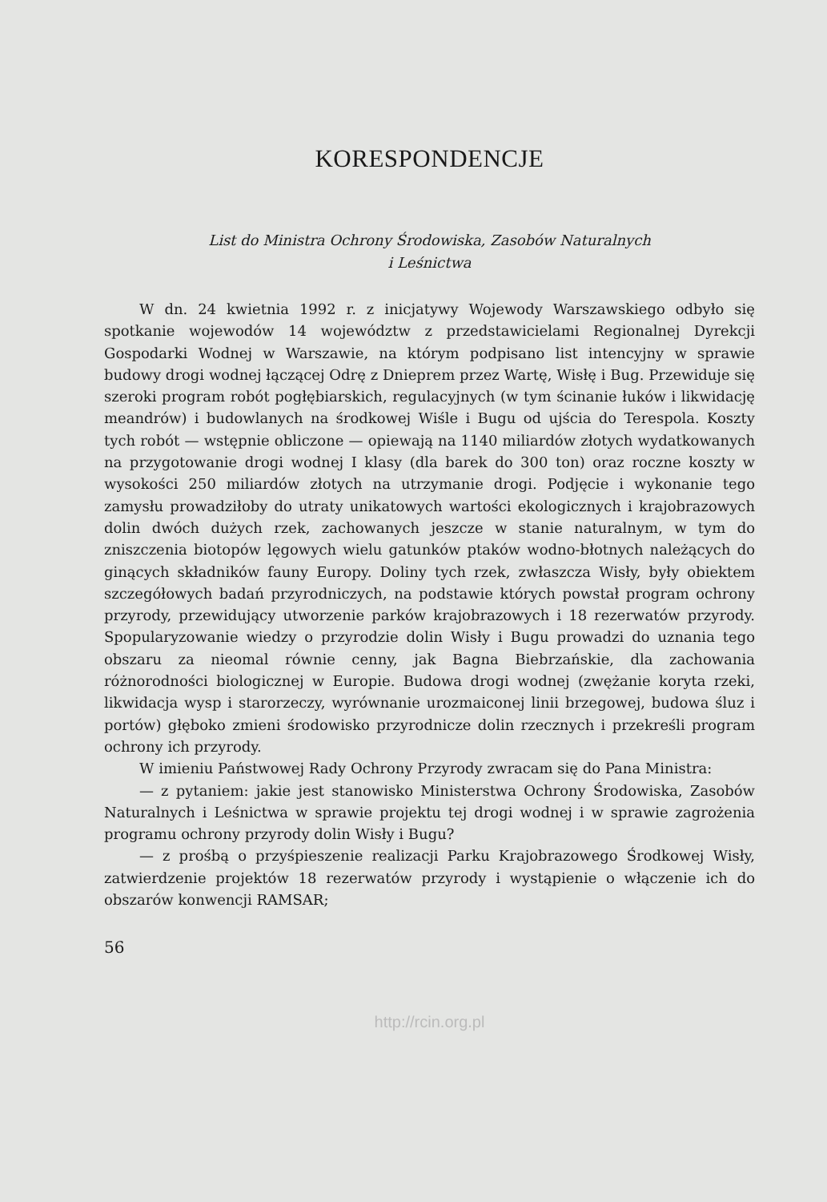KORESPONDENCJE
List do Ministra Ochrony Środowiska, Zasobów Naturalnych
i Leśnictwa
W dn. 24 kwietnia 1992 r. z inicjatywy Wojewody Warszawskiego odbyło się spotkanie wojewodów 14 województw z przedstawicielami Regionalnej Dyrekcji Gospodarki Wodnej w Warszawie, na którym podpisano list intencyjny w sprawie budowy drogi wodnej łączącej Odrę z Dnieprem przez Wartę, Wisłę i Bug. Przewiduje się szeroki program robót pogłębiarskich, regulacyjnych (w tym ścinanie łuków i likwidację meandrów) i budowlanych na środkowej Wiśle i Bugu od ujścia do Terespola. Koszty tych robót — wstępnie obliczone — opiewają na 1140 miliardów złotych wydatkowanych na przygotowanie drogi wodnej I klasy (dla barek do 300 ton) oraz roczne koszty w wysokości 250 miliardów złotych na utrzymanie drogi. Podjęcie i wykonanie tego zamysłu prowadziłoby do utraty unikatowych wartości ekologicznych i krajobrazowych dolin dwóch dużych rzek, zachowanych jeszcze w stanie naturalnym, w tym do zniszczenia biotopów lęgowych wielu gatunków ptaków wodno-błotnych należących do ginących składników fauny Europy. Doliny tych rzek, zwłaszcza Wisły, były obiektem szczegółowych badań przyrodniczych, na podstawie których powstał program ochrony przyrody, przewidujący utworzenie parków krajobrazowych i 18 rezerwatów przyrody. Spopularyzowanie wiedzy o przyrodzie dolin Wisły i Bugu prowadzi do uznania tego obszaru za nieomal równie cenny, jak Bagna Biebrzańskie, dla zachowania różnorodności biologicznej w Europie. Budowa drogi wodnej (zwężanie koryta rzeki, likwidacja wysp i starorzeczy, wyrównanie urozmaiconej linii brzegowej, budowa śluz i portów) głęboko zmieni środowisko przyrodnicze dolin rzecznych i przekreśli program ochrony ich przyrody.
W imieniu Państwowej Rady Ochrony Przyrody zwracam się do Pana Ministra:
— z pytaniem: jakie jest stanowisko Ministerstwa Ochrony Środowiska, Zasobów Naturalnych i Leśnictwa w sprawie projektu tej drogi wodnej i w sprawie zagrożenia programu ochrony przyrody dolin Wisły i Bugu?
— z prośbą o przyśpieszenie realizacji Parku Krajobrazowego Środkowej Wisły, zatwierdzenie projektów 18 rezerwatów przyrody i wystąpienie o włączenie ich do obszarów konwencji RAMSAR;
56
http://rcin.org.pl